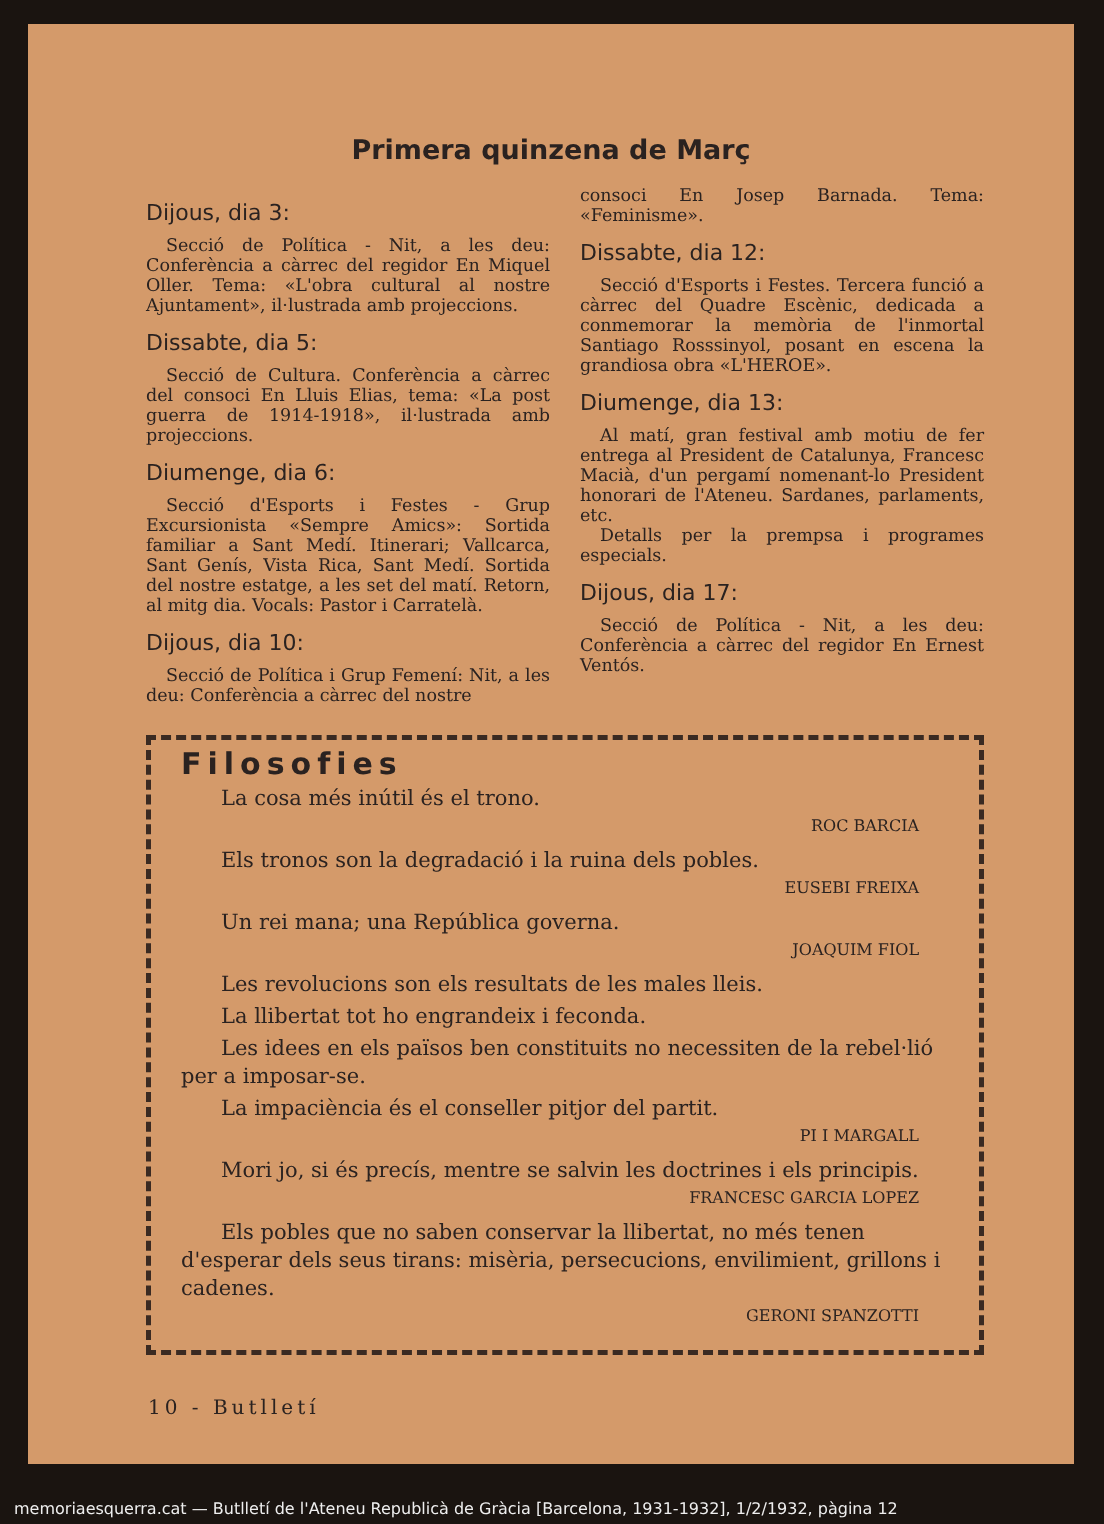Primera quinzena de Març
Dijous, dia 3:
Secció de Política - Nit, a les deu: Conferència a càrrec del regidor En Miquel Oller. Tema: «L'obra cultural al nostre Ajuntament», il·lustrada amb projeccions.
Dissabte, dia 5:
Secció de Cultura. Conferència a càrrec del consoci En Lluis Elias, tema: «La post guerra de 1914-1918», il·lustrada amb projeccions.
Diumenge, dia 6:
Secció d'Esports i Festes - Grup Excursionista «Sempre Amics»: Sortida familiar a Sant Medí. Itinerari; Vallcarca, Sant Genís, Vista Rica, Sant Medí. Sortida del nostre estatge, a les set del matí. Retorn, al mitg dia. Vocals: Pastor i Carratelà.
Dijous, dia 10:
Secció de Política i Grup Femení: Nit, a les deu: Conferència a càrrec del nostre
consoci En Josep Barnada. Tema: «Feminisme».
Dissabte, dia 12:
Secció d'Esports i Festes. Tercera funció a càrrec del Quadre Escènic, dedicada a conmemorar la memòria de l'inmortal Santiago Rosssinyol, posant en escena la grandiosa obra «L'HEROE».
Diumenge, dia 13:
Al matí, gran festival amb motiu de fer entrega al President de Catalunya, Francesc Macià, d'un pergamí nomenant-lo President honorari de l'Ateneu. Sardanes, parlaments, etc.
Detalls per la prempsa i programes especials.
Dijous, dia 17:
Secció de Política - Nit, a les deu: Conferència a càrrec del regidor En Ernest Ventós.
Filosofies
La cosa més inútil és el trono.
ROC BARCIA
Els tronos son la degradació i la ruina dels pobles.
EUSEBI FREIXA
Un rei mana; una República governa.
JOAQUIM FIOL
Les revolucions son els resultats de les males lleis.
La llibertat tot ho engrandeix i feconda.
Les idees en els països ben constituits no necessiten de la rebel·lió per a imposar-se.
La impaciència és el conseller pitjor del partit.
PI I MARGALL
Mori jo, si és precís, mentre se salvin les doctrines i els principis.
FRANCESC GARCIA LOPEZ
Els pobles que no saben conservar la llibertat, no més tenen d'esperar dels seus tirans: misèria, persecucions, envilimient, grillons i cadenes.
GERONI SPANZOTTI
10 - Butlletí
memoriaesquerra.cat — Butlletí de l'Ateneu Republicà de Gràcia [Barcelona, 1931-1932], 1/2/1932, pàgina 12